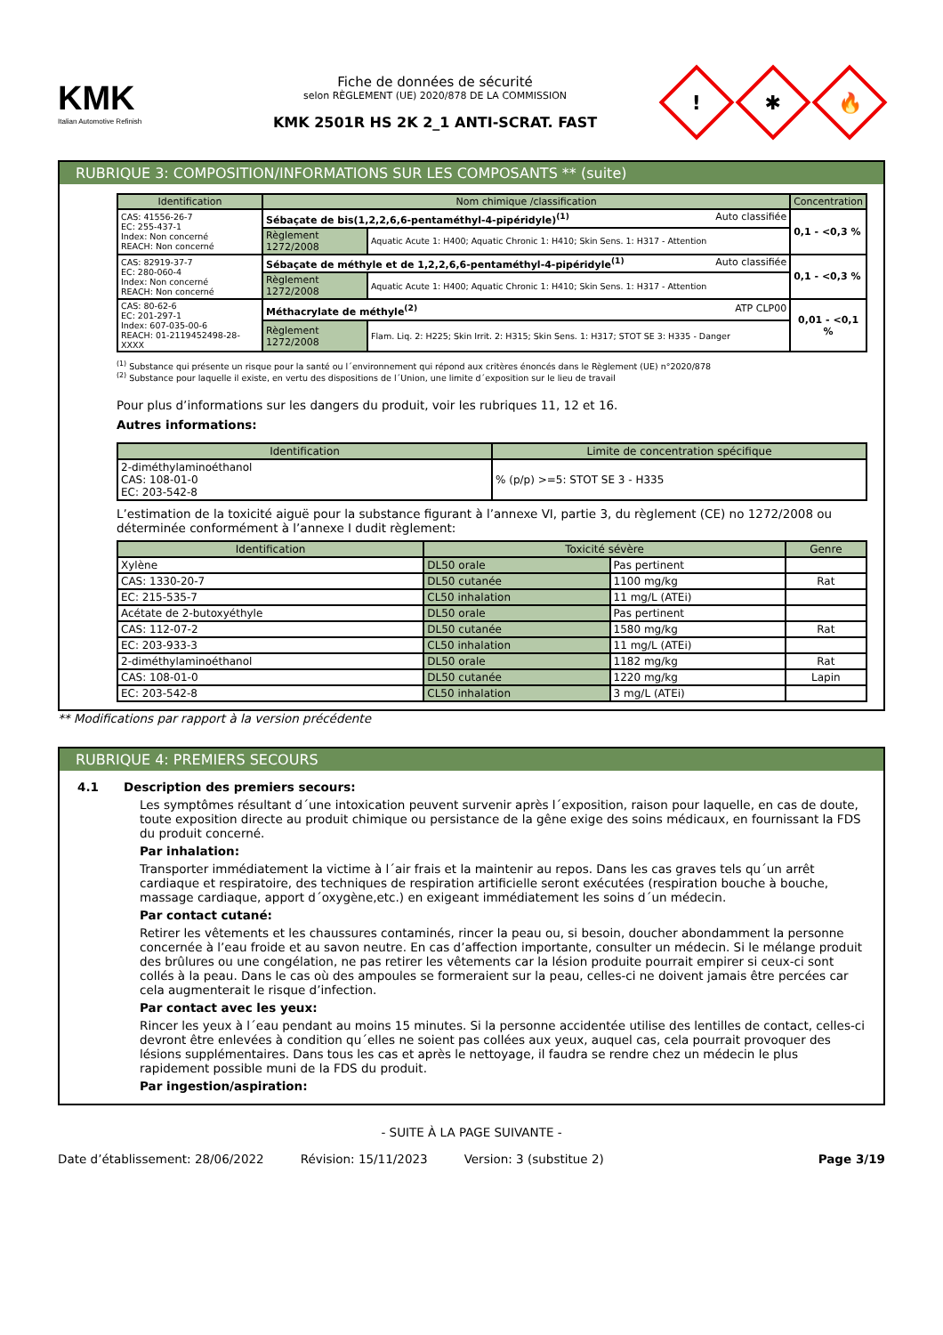KMK
Italian Automotive Refinish
Fiche de données de sécurité
selon RÈGLEMENT (UE) 2020/878 DE LA COMMISSION
KMK 2501R HS 2K 2_1 ANTI-SCRAT. FAST
!
✱
🔥
RUBRIQUE 3: COMPOSITION/INFORMATIONS SUR LES COMPOSANTS ** (suite)
| Identification | Nom chimique /classification | | Concentration |
| --- | --- | --- | --- |
| CAS: 41556-26-7 EC: 255-437-1 Index: Non concerné REACH: Non concerné | Sébaçate de bis(1,2,2,6,6-pentaméthyl-4-pipéridyle)<sup>(1)</sup> Auto classifiée | | 0,1 - <0,3 % |
| | Règlement 1272/2008 | Aquatic Acute 1: H400; Aquatic Chronic 1: H410; Skin Sens. 1: H317 - Attention | |
| CAS: 82919-37-7 EC: 280-060-4 Index: Non concerné REACH: Non concerné | Sébaçate de méthyle et de 1,2,2,6,6-pentaméthyl-4-pipéridyle<sup>(1)</sup> Auto classifiée | | 0,1 - <0,3 % |
| | Règlement 1272/2008 | Aquatic Acute 1: H400; Aquatic Chronic 1: H410; Skin Sens. 1: H317 - Attention | |
| CAS: 80-62-6 EC: 201-297-1 Index: 607-035-00-6 REACH: 01-2119452498-28-XXXX | Méthacrylate de méthyle<sup>(2)</sup> ATP CLP00 | | 0,01 - <0,1 % |
| | Règlement 1272/2008 | Flam. Liq. 2: H225; Skin Irrit. 2: H315; Skin Sens. 1: H317; STOT SE 3: H335 - Danger | |
<sup>(1)</sup> Substance qui présente un risque pour la santé ou l´environnement qui répond aux critères énoncés dans le Règlement (UE) n°2020/878
<sup>(2)</sup> Substance pour laquelle il existe, en vertu des dispositions de l´Union, une limite d´exposition sur le lieu de travail
Pour plus d’informations sur les dangers du produit, voir les rubriques 11, 12 et 16.
Autres informations:
| Identification | Limite de concentration spécifique |
| --- | --- |
| 2-diméthylaminoéthanol CAS: 108-01-0 EC: 203-542-8 | % (p/p) >=5: STOT SE 3 - H335 |
L’estimation de la toxicité aiguë pour la substance figurant à l’annexe VI, partie 3, du règlement (CE) no 1272/2008 ou déterminée conformément à l’annexe I dudit règlement:
| Identification | Toxicité sévère | | Genre |
| --- | --- | --- | --- |
| Xylène | DL50 orale | Pas pertinent | |
| CAS: 1330-20-7 | DL50 cutanée | 1100 mg/kg | Rat |
| EC: 215-535-7 | CL50 inhalation | 11 mg/L (ATEi) | |
| Acétate de 2-butoxyéthyle | DL50 orale | Pas pertinent | |
| CAS: 112-07-2 | DL50 cutanée | 1580 mg/kg | Rat |
| EC: 203-933-3 | CL50 inhalation | 11 mg/L (ATEi) | |
| 2-diméthylaminoéthanol | DL50 orale | 1182 mg/kg | Rat |
| CAS: 108-01-0 | DL50 cutanée | 1220 mg/kg | Lapin |
| EC: 203-542-8 | CL50 inhalation | 3 mg/L (ATEi) | |
** Modifications par rapport à la version précédente
RUBRIQUE 4: PREMIERS SECOURS
4.1 Description des premiers secours:
Les symptômes résultant d´une intoxication peuvent survenir après l´exposition, raison pour laquelle, en cas de doute, toute exposition directe au produit chimique ou persistance de la gêne exige des soins médicaux, en fournissant la FDS du produit concerné.
Par inhalation:
Transporter immédiatement la victime à l´air frais et la maintenir au repos. Dans les cas graves tels qu´un arrêt cardiaque et respiratoire, des techniques de respiration artificielle seront exécutées (respiration bouche à bouche, massage cardiaque, apport d´oxygène,etc.) en exigeant immédiatement les soins d´un médecin.
Par contact cutané:
Retirer les vêtements et les chaussures contaminés, rincer la peau ou, si besoin, doucher abondamment la personne concernée à l’eau froide et au savon neutre. En cas d’affection importante, consulter un médecin. Si le mélange produit des brûlures ou une congélation, ne pas retirer les vêtements car la lésion produite pourrait empirer si ceux-ci sont collés à la peau. Dans le cas où des ampoules se formeraient sur la peau, celles-ci ne doivent jamais être percées car cela augmenterait le risque d’infection.
Par contact avec les yeux:
Rincer les yeux à l´eau pendant au moins 15 minutes. Si la personne accidentée utilise des lentilles de contact, celles-ci devront être enlevées à condition qu´elles ne soient pas collées aux yeux, auquel cas, cela pourrait provoquer des lésions supplémentaires. Dans tous les cas et après le nettoyage, il faudra se rendre chez un médecin le plus rapidement possible muni de la FDS du produit.
Par ingestion/aspiration:
- SUITE À LA PAGE SUIVANTE -
Date d’établissement: 28/06/2022 Révision: 15/11/2023 Version: 3 (substitue 2) Page 3/19